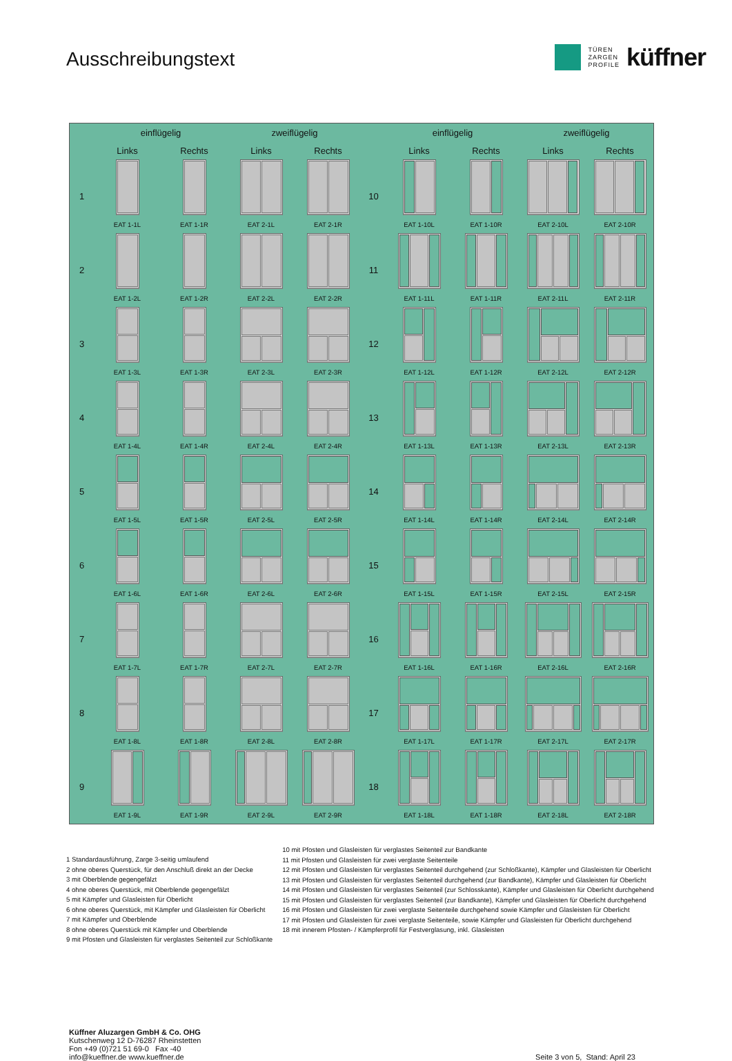Ausschreibungstext
TÜREN
ZARGEN
PROFILE
küffner
| | einflügelig | | zweiflügelig | | | einflügelig | | zweiflügelig | |
| --- | --- | --- | --- | --- | --- | --- | --- | --- | --- |
| | Links | Rechts | Links | Rechts | | Links | Rechts | Links | Rechts |
| 1 | EAT 1-1L | EAT 1-1R | EAT 2-1L | EAT 2-1R | 10 | EAT 1-10L | EAT 1-10R | EAT 2-10L | EAT 2-10R |
| 2 | EAT 1-2L | EAT 1-2R | EAT 2-2L | EAT 2-2R | 11 | EAT 1-11L | EAT 1-11R | EAT 2-11L | EAT 2-11R |
| 3 | EAT 1-3L | EAT 1-3R | EAT 2-3L | EAT 2-3R | 12 | EAT 1-12L | EAT 1-12R | EAT 2-12L | EAT 2-12R |
| 4 | EAT 1-4L | EAT 1-4R | EAT 2-4L | EAT 2-4R | 13 | EAT 1-13L | EAT 1-13R | EAT 2-13L | EAT 2-13R |
| 5 | EAT 1-5L | EAT 1-5R | EAT 2-5L | EAT 2-5R | 14 | EAT 1-14L | EAT 1-14R | EAT 2-14L | EAT 2-14R |
| 6 | EAT 1-6L | EAT 1-6R | EAT 2-6L | EAT 2-6R | 15 | EAT 1-15L | EAT 1-15R | EAT 2-15L | EAT 2-15R |
| 7 | EAT 1-7L | EAT 1-7R | EAT 2-7L | EAT 2-7R | 16 | EAT 1-16L | EAT 1-16R | EAT 2-16L | EAT 2-16R |
| 8 | EAT 1-8L | EAT 1-8R | EAT 2-8L | EAT 2-8R | 17 | EAT 1-17L | EAT 1-17R | EAT 2-17L | EAT 2-17R |
| 9 | EAT 1-9L | EAT 1-9R | EAT 2-9L | EAT 2-9R | 18 | EAT 1-18L | EAT 1-18R | EAT 2-18L | EAT 2-18R |
1 Standardausführung, Zarge 3-seitig umlaufend
2 ohne oberes Querstück, für den Anschluß direkt an der Decke
3 mit Oberblende gegengefälzt
4 ohne oberes Querstück, mit Oberblende gegengefälzt
5 mit Kämpfer und Glasleisten für Oberlicht
6 ohne oberes Querstück, mit Kämpfer und Glasleisten für Oberlicht
7 mit Kämpfer und Oberblende
8 ohne oberes Querstück mit Kämpfer und Oberblende
9 mit Pfosten und Glasleisten für verglastes Seitenteil zur Schloßkante
10 mit Pfosten und Glasleisten für verglastes Seitenteil zur Bandkante
11 mit Pfosten und Glasleisten für zwei verglaste Seitenteile
12 mit Pfosten und Glasleisten für verglastes Seitenteil durchgehend (zur Schloßkante), Kämpfer und Glasleisten für Oberlicht
13 mit Pfosten und Glasleisten für verglastes Seitenteil durchgehend (zur Bandkante), Kämpfer und Glasleisten für Oberlicht
14 mit Pfosten und Glasleisten für verglastes Seitenteil (zur Schlosskante), Kämpfer und Glasleisten für Oberlicht durchgehend
15 mit Pfosten und Glasleisten für verglastes Seitenteil (zur Bandkante), Kämpfer und Glasleisten für Oberlicht durchgehend
16 mit Pfosten und Glasleisten für zwei verglaste Seitenteile durchgehend sowie Kämpfer und Glasleisten für Oberlicht
17 mit Pfosten und Glasleisten für zwei verglaste Seitenteile, sowie Kämpfer und Glasleisten für Oberlicht durchgehend
18 mit innerem Pfosten- / Kämpferprofil für Festverglasung, inkl. Glasleisten
Küffner Aluzargen GmbH & Co. OHG
Kutschenweg 12 D-76287 Rheinstetten
Fon +49 (0)721 51 69-0 Fax -40
info@kueffner.de www.kueffner.de
Seite 3 von 5, Stand: April 23